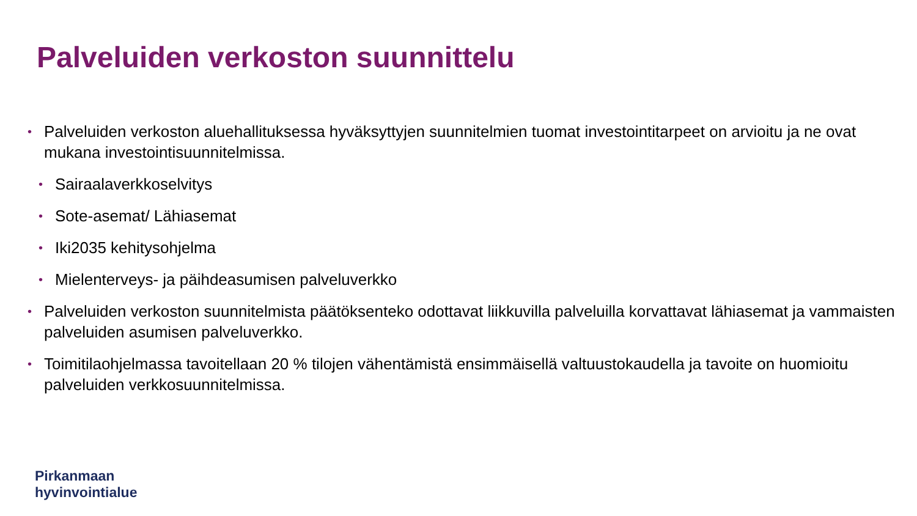Palveluiden verkoston suunnittelu
• Palveluiden verkoston aluehallituksessa hyväksyttyjen suunnitelmien tuomat investointitarpeet on arvioitu ja ne ovat mukana investointisuunnitelmissa.
• Sairaalaverkkoselvitys
• Sote-asemat/ Lähiasemat
• Iki2035 kehitysohjelma
• Mielenterveys- ja päihdeasumisen palveluverkko
• Palveluiden verkoston suunnitelmista päätöksenteko odottavat liikkuvilla palveluilla korvattavat lähiasemat ja vammaisten palveluiden asumisen palveluverkko.
• Toimitilaohjelmassa tavoitellaan 20 % tilojen vähentämistä ensimmäisellä valtuustokaudella ja tavoite on huomioitu palveluiden verkkosuunnitelmissa.
Pirkanmaan
hyvinvointialue